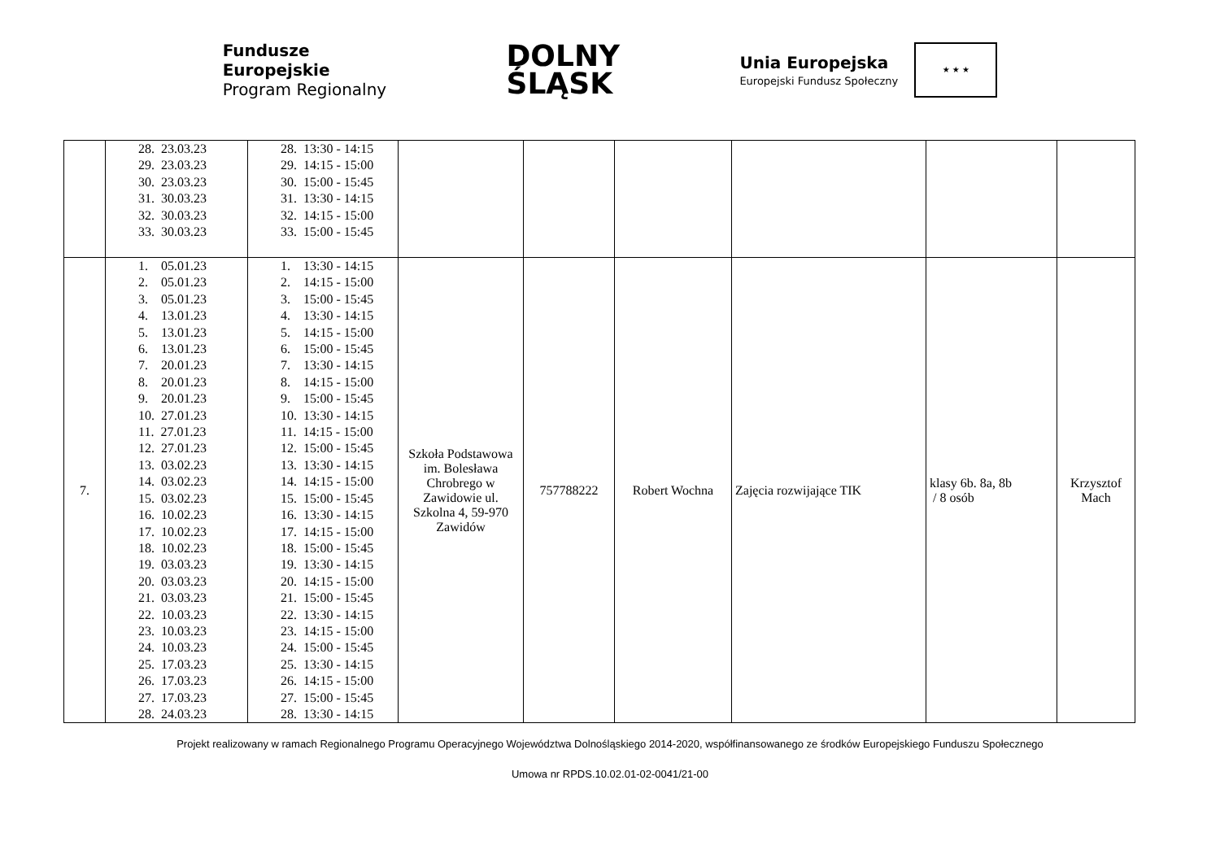Fundusze
Europejskie
Program Regionalny
DOLNY
ŚLĄSK
Unia Europejska
Europejski Fundusz Społeczny ★ ★ ★
| | 28. 23.03.23 29. 23.03.23 30. 23.03.23 31. 30.03.23 32. 30.03.23 33. 30.03.23 | 28. 13:30 - 14:15 29. 14:15 - 15:00 30. 15:00 - 15:45 31. 13:30 - 14:15 32. 14:15 - 15:00 33. 15:00 - 15:45 | | | | | | |
| 7. | 1. 05.01.23 2. 05.01.23 3. 05.01.23 4. 13.01.23 5. 13.01.23 6. 13.01.23 7. 20.01.23 8. 20.01.23 9. 20.01.23 10. 27.01.23 11. 27.01.23 12. 27.01.23 13. 03.02.23 14. 03.02.23 15. 03.02.23 16. 10.02.23 17. 10.02.23 18. 10.02.23 19. 03.03.23 20. 03.03.23 21. 03.03.23 22. 10.03.23 23. 10.03.23 24. 10.03.23 25. 17.03.23 26. 17.03.23 27. 17.03.23 28. 24.03.23 | 1. 13:30 - 14:15 2. 14:15 - 15:00 3. 15:00 - 15:45 4. 13:30 - 14:15 5. 14:15 - 15:00 6. 15:00 - 15:45 7. 13:30 - 14:15 8. 14:15 - 15:00 9. 15:00 - 15:45 10. 13:30 - 14:15 11. 14:15 - 15:00 12. 15:00 - 15:45 13. 13:30 - 14:15 14. 14:15 - 15:00 15. 15:00 - 15:45 16. 13:30 - 14:15 17. 14:15 - 15:00 18. 15:00 - 15:45 19. 13:30 - 14:15 20. 14:15 - 15:00 21. 15:00 - 15:45 22. 13:30 - 14:15 23. 14:15 - 15:00 24. 15:00 - 15:45 25. 13:30 - 14:15 26. 14:15 - 15:00 27. 15:00 - 15:45 28. 13:30 - 14:15 | Szkoła Podstawowa im. Bolesława Chrobrego w Zawidowie ul. Szkolna 4, 59-970 Zawidów | 757788222 | Robert Wochna | Zajęcia rozwijające TIK | klasy 6b. 8a, 8b / 8 osób | Krzysztof Mach |
Projekt realizowany w ramach Regionalnego Programu Operacyjnego Województwa Dolnośląskiego 2014-2020, współfinansowanego ze środków Europejskiego Funduszu Społecznego
Umowa nr RPDS.10.02.01-02-0041/21-00